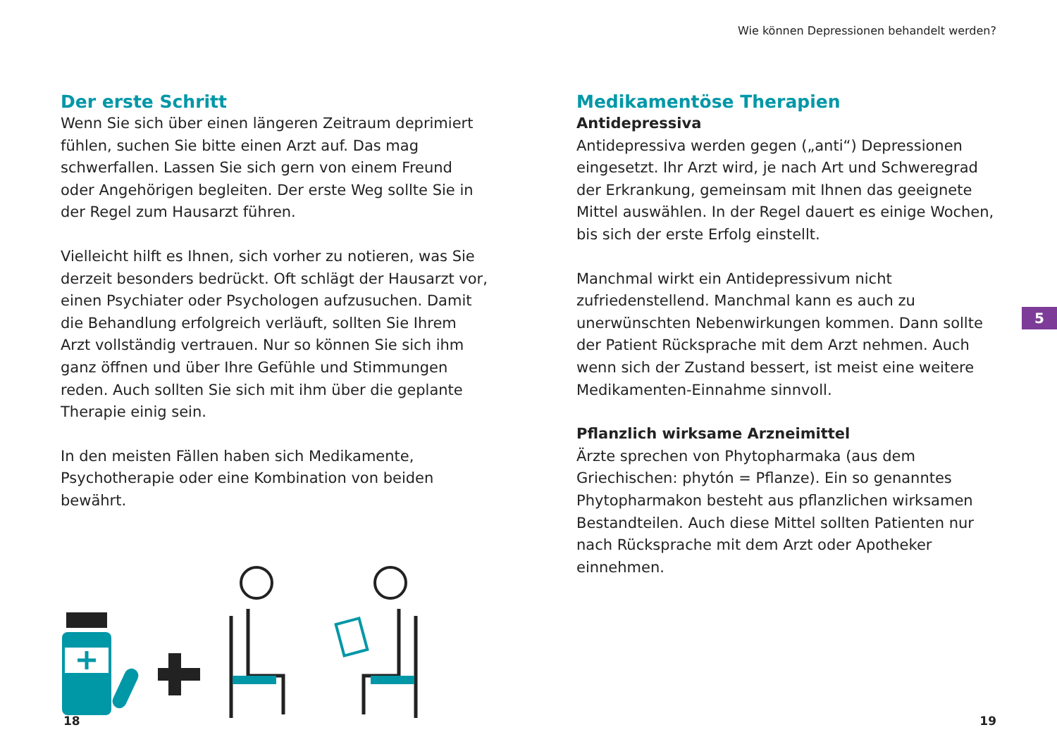Wie können Depressionen behandelt werden?
Der erste Schritt
Wenn Sie sich über einen längeren Zeitraum deprimiert fühlen, suchen Sie bitte einen Arzt auf. Das mag schwerfallen. Lassen Sie sich gern von einem Freund oder Angehörigen begleiten. Der erste Weg sollte Sie in der Regel zum Hausarzt führen.
Vielleicht hilft es Ihnen, sich vorher zu notieren, was Sie derzeit besonders bedrückt. Oft schlägt der Hausarzt vor, einen Psychiater oder Psychologen aufzusuchen. Damit die Behandlung erfolgreich verläuft, sollten Sie Ihrem Arzt vollständig vertrauen. Nur so können Sie sich ihm ganz öffnen und über Ihre Gefühle und Stimmungen reden. Auch sollten Sie sich mit ihm über die geplante Therapie einig sein.
In den meisten Fällen haben sich Medikamente, Psychotherapie oder eine Kombination von beiden bewährt.
Medikamentöse Therapien
Antidepressiva
Antidepressiva werden gegen („anti“) Depressionen eingesetzt. Ihr Arzt wird, je nach Art und Schweregrad der Erkrankung, gemeinsam mit Ihnen das geeignete Mittel auswählen. In der Regel dauert es einige Wochen, bis sich der erste Erfolg einstellt.
Manchmal wirkt ein Antidepressivum nicht zufriedenstellend. Manchmal kann es auch zu unerwünschten Nebenwirkungen kommen. Dann sollte der Patient Rücksprache mit dem Arzt nehmen. Auch wenn sich der Zustand bessert, ist meist eine weitere Medikamenten-Einnahme sinnvoll.
Pflanzlich wirksame Arzneimittel
Ärzte sprechen von Phytopharmaka (aus dem Griechischen: phytón = Pflanze). Ein so genanntes Phytopharmakon besteht aus pflanzlichen wirksamen Bestandteilen. Auch diese Mittel sollten Patienten nur nach Rücksprache mit dem Arzt oder Apotheker einnehmen.
5
18 19